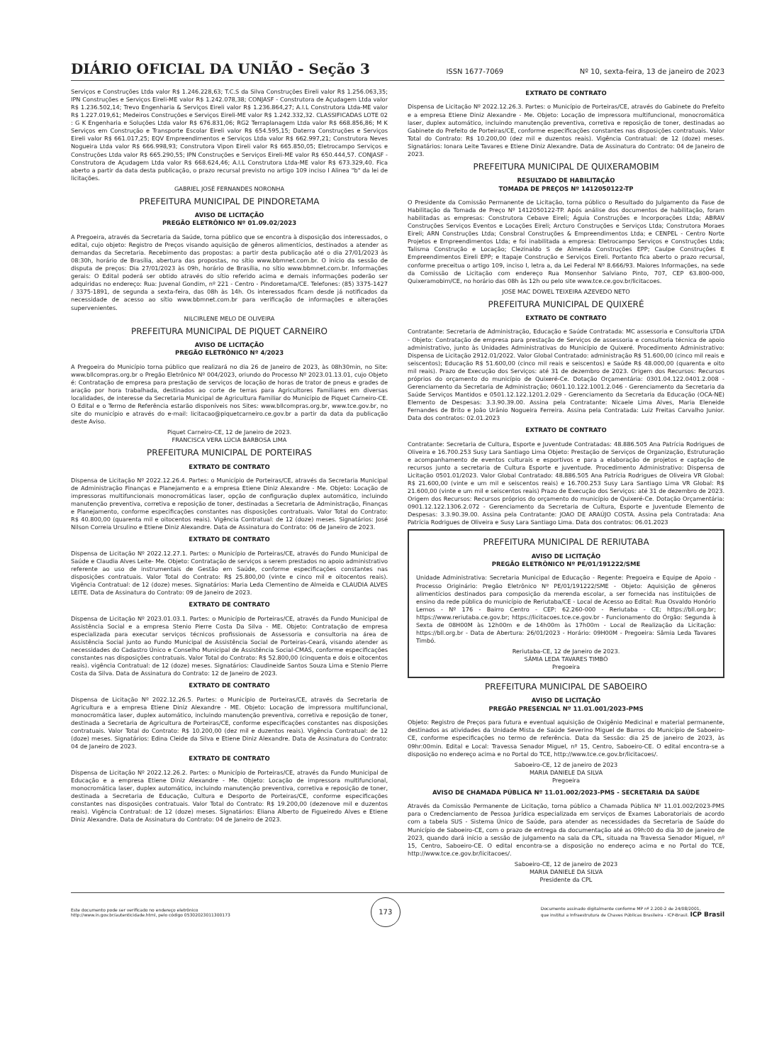DIÁRIO OFICIAL DA UNIÃO - Seção 3 ISSN 1677-7069 Nº 10, sexta-feira, 13 de janeiro de 2023
Serviços e Construções Ltda valor R$ 1.246.228,63; T.C.S da Silva Construções Eireli valor R$ 1.256.063,35; IPN Construções e Serviços Eireli-ME valor R$ 1.242.078,38; CONJASF - Construtora de Açudagem Ltda valor R$ 1.236.502,14; Trevo Engenharia & Serviços Eireli valor R$ 1.236.864,27; A.I.L Construtora Ltda-ME valor R$ 1.227.019,61; Medeiros Construções e Serviços Eireli-ME valor R$ 1.242.332,32. CLASSIFICADAS LOTE 02 : G K Engenharia e Soluções Ltda valor R$ 676.831,06; RG2 Terraplanagem Ltda valor R$ 668.856,86; M K Serviços em Construção e Transporte Escolar Eireli valor R$ 654.595,15; Daterra Construções e Serviços Eireli valor R$ 661.017,25; EQV Empreendimentos e Serviços Ltda valor R$ 662.997,21; Construtora Neves Nogueira Ltda valor R$ 666.998,93; Construtora Vipon Eireli valor R$ 665.850,05; Eletrocampo Serviços e Construções Ltda valor R$ 665.290,55; IPN Construções e Serviços Eireli-ME valor R$ 650.444,57. CONJASF - Construtora de Açudagem Ltda valor R$ 668.624,46; A.I.L Construtora Ltda-ME valor R$ 673.329,40. Fica aberto a partir da data desta publicação, o prazo recursal previsto no artigo 109 inciso I Alinea "b" da lei de licitações.
GABRIEL JOSÉ FERNANDES NORONHA
PREFEITURA MUNICIPAL DE PINDORETAMA
AVISO DE LICITAÇÃO
PREGÃO ELETRÔNICO Nº 01.09.02/2023
A Pregoeira, através da Secretaria da Saúde, torna público que se encontra à disposição dos interessados, o edital, cujo objeto: Registro de Preços visando aquisição de gêneros alimentícios, destinados a atender as demandas da Secretaria. Recebimento das propostas: a partir desta publicação até o dia 27/01/2023 às 08:30h, horário de Brasília, abertura das propostas, no sítio www.bbmnet.com.br. O início da sessão de disputa de preços: Dia 27/01/2023 às 09h, horário de Brasília, no sítio www.bbmnet.com.br. Informações gerais: O Edital poderá ser obtido através do sítio referido acima e demais informações poderão ser adquiridas no endereço: Rua: Juvenal Gondim, nº 221 - Centro - Pindoretama/CE. Telefones: (85) 3375-1427 / 3375-1891, de segunda a sexta-feira, das 08h às 14h. Os interessados ficam desde já notificados da necessidade de acesso ao sítio www.bbmnet.com.br para verificação de informações e alterações supervenientes.
NILCIRLENE MELO DE OLIVEIRA
PREFEITURA MUNICIPAL DE PIQUET CARNEIRO
AVISO DE LICITAÇÃO
PREGÃO ELETRÔNICO Nº 4/2023
A Pregoeira do Município torna público que realizará no dia 26 de Janeiro de 2023, às 08h30min, no Site: www.bllcompras.org.br o Pregão Eletrônico Nº 004/2023, oriundo do Processo Nº 2023.01.13.01, cujo Objeto é: Contratação de empresa para prestação de serviços de locação de horas de trator de pneus e grades de aração por hora trabalhada, destinados ao corte de terras para Agricultores Familiares em diversas localidades, de interesse da Secretaria Municipal de Agricultura Familiar do Município de Piquet Carneiro-CE. O Edital e o Termo de Referência estarão disponíveis nos Sites: www.bllcompras.org.br, www.tce.gov.br, no site do município e através do e-mail: licitacao@piquetcarneiro.ce.gov.br a partir da data da publicação deste Aviso.
Piquet Carneiro-CE, 12 de Janeiro de 2023.
FRANCISCA VERA LÚCIA BARBOSA LIMA
PREFEITURA MUNICIPAL DE PORTEIRAS
EXTRATO DE CONTRATO
Dispensa de Licitação Nº 2022.12.26.4. Partes: o Município de Porteiras/CE, através da Secretaria Municipal de Administração Finanças e Planejamento e a empresa Etiene Diniz Alexandre - Me. Objeto: Locação de impressoras multifuncionais monocromáticas laser, opção de configuração duplex automático, incluindo manutenção preventiva, corretiva e reposição de toner, destinadas a Secretaria de Administração, Finanças e Planejamento, conforme especificações constantes nas disposições contratuais. Valor Total do Contrato: R$ 40.800,00 (quarenta mil e oitocentos reais). Vigência Contratual: de 12 (doze) meses. Signatários: José Nilson Correia Ursulino e Etiene Diniz Alexandre. Data de Assinatura do Contrato: 06 de Janeiro de 2023.
EXTRATO DE CONTRATO
Dispensa de Licitação Nº 2022.12.27.1. Partes: o Município de Porteiras/CE, através do Fundo Municipal de Saúde e Claudia Alves Leite- Me. Objeto: Contratação de serviços a serem prestados no apoio administrativo referente ao uso de instrumentais de Gestão em Saúde, conforme especificações constantes nas disposições contratuais. Valor Total do Contrato: R$ 25.800,00 (vinte e cinco mil e oitocentos reais). Vigência Contratual: de 12 (doze) meses. Signatários: Maria Leda Clementino de Almeida e CLAUDIA ALVES LEITE. Data de Assinatura do Contrato: 09 de Janeiro de 2023.
EXTRATO DE CONTRATO
Dispensa de Licitação Nº 2023.01.03.1. Partes: o Município de Porteiras/CE, através da Fundo Municipal de Assistência Social e a empresa Stenio Pierre Costa Da Silva - ME. Objeto: Contratação de empresa especializada para executar serviços técnicos profissionais de Assessoria e consultoria na área de Assistência Social junto ao Fundo Municipal de Assistência Social de Porteiras-Ceará, visando atender as necessidades do Cadastro Único e Conselho Municipal de Assistência Social-CMAS, conforme especificações constantes nas disposições contratuais. Valor Total do Contrato: R$ 52.800,00 (cinquenta e dois e oitocentos reais). vigência Contratual: de 12 (doze) meses. Signatários: Claudineide Santos Souza Lima e Stenio Pierre Costa da Silva. Data de Assinatura do Contrato: 12 de Janeiro de 2023.
EXTRATO DE CONTRATO
Dispensa de Licitação Nº 2022.12.26.5. Partes: o Município de Porteiras/CE, através da Secretaria de Agricultura e a empresa Etiene Diniz Alexandre - ME. Objeto: Locação de impressora multifuncional, monocromática laser, duplex automático, incluindo manutenção preventiva, corretiva e reposição de toner, destinada a Secretaria de Agricultura de Porteiras/CE, conforme especificações constantes nas disposições contratuais. Valor Total do Contrato: R$ 10.200,00 (dez mil e duzentos reais). Vigência Contratual: de 12 (doze) meses. Signatários: Edina Cleide da Silva e Etiene Diniz Alexandre. Data de Assinatura do Contrato: 04 de Janeiro de 2023.
EXTRATO DE CONTRATO
Dispensa de Licitação Nº 2022.12.26.2. Partes: o Município de Porteiras/CE, através da Fundo Municipal de Educação e a empresa Etiene Diniz Alexandre - Me. Objeto: Locação de impressora multifuncional, monocromática laser, duplex automático, incluindo manutenção preventiva, corretiva e reposição de toner, destinada a Secretaria de Educação, Cultura e Desporto de Porteiras/CE, conforme especificações constantes nas disposições contratuais. Valor Total do Contrato: R$ 19.200,00 (dezenove mil e duzentos reais). Vigência Contratual: de 12 (doze) meses. Signatários: Eliana Alberto de Figueiredo Alves e Etiene Diniz Alexandre. Data de Assinatura do Contrato: 04 de Janeiro de 2023.
EXTRATO DE CONTRATO
Dispensa de Licitação Nº 2022.12.26.3. Partes: o Município de Porteiras/CE, através do Gabinete do Prefeito e a empresa Etiene Diniz Alexandre - Me. Objeto: Locação de impressora multifuncional, monocromática laser, duplex automático, incluindo manutenção preventiva, corretiva e reposição de toner, destinadas ao Gabinete do Prefeito de Porteiras/CE, conforme especificações constantes nas disposições contratuais. Valor Total do Contrato: R$ 10.200,00 (dez mil e duzentos reais). Vigência Contratual: de 12 (doze) meses. Signatários: Ionara Leite Tavares e Etiene Diniz Alexandre. Data de Assinatura do Contrato: 04 de Janeiro de 2023.
PREFEITURA MUNICIPAL DE QUIXERAMOBIM
RESULTADO DE HABILITAÇÃO
TOMADA DE PREÇOS Nº 1412050122-TP
O Presidente da Comissão Permanente de Licitação, torna público o Resultado do Julgamento da Fase de Habilitação da Tomada de Preço Nº 1412050122-TP. Após análise dos documentos de habilitação, foram habilitadas as empresas: Construtora Cebave Eireli; Águia Construções e Incorporações Ltda; ABRAV Construções Serviços Eventos e Locações Eireli; Arcturo Construções e Serviços Ltda; Construtora Moraes Eireli; ARN Construções Ltda; Consbral Construções & Empreendimentos Ltda; e CENPEL - Centro Norte Projetos e Empreendimentos Ltda; e foi inabilitada a empresa: Eletrocampo Serviços e Construções Ltda; Talisma Construção e Locação; Clezinaldo S de Almeida Construções EPP; Caulpe Construções E Empreendimentos Eireli EPP; e Itapaje Construção e Serviços Eireli. Portanto fica aberto o prazo recursal, conforme preceitua o artigo 109, inciso I, letra a, da Lei Federal Nº 8.666/93. Maiores Informações, na sede da Comissão de Licitação com endereço Rua Monsenhor Salviano Pinto, 707, CEP 63.800-000, Quixeramobim/CE, no horário das 08h às 12h ou pelo site www.tce.ce.gov.br/licitacoes.
JOSE MAC DOWEL TEIXEIRA AZEVEDO NETO
PREFEITURA MUNICIPAL DE QUIXERÉ
EXTRATO DE CONTRATO
Contratante: Secretaria de Administração, Educação e Saúde Contratada: MC assessoria e Consultoria LTDA - Objeto: Contratação de empresa para prestação de Serviços de assessoria e consultoria técnica de apoio administrativo, junto às Unidades Administrativas do Município de Quixeré. Procedimento Administrativo: Dispensa de Licitação 2912.01/2022. Valor Global Contratado: administração R$ 51.600,00 (cinco mil reais e seiscentos); Educação R$ 51.600,00 (cinco mil reais e seiscentos) e Saúde R$ 48.000,00 (quarenta e oito mil reais). Prazo de Execução dos Serviços: até 31 de dezembro de 2023. Origem dos Recursos: Recursos próprios do orçamento do município de Quixeré-Ce. Dotação Orçamentária: 0301.04.122.0401.2.008 - Gerenciamento da Secretaria de Administração; 0601.10.122.1001.2.046 - Gerenciamento da Secretaria da Saúde Serviços Mantidos e 0501.12.122.1201.2.029 - Gerenciamento da Secretaria da Educação (OCA-NE) Elemento de Despesas: 3.3.90.39.00. Assina pela Contratante: Nicaele Lima Alves, Maria Eleneide Fernandes de Brito e João Urânio Nogueira Ferreira. Assina pela Contratada: Luiz Freitas Carvalho Junior. Data dos contratos: 02.01.2023
EXTRATO DE CONTRATO
Contratante: Secretaria de Cultura, Esporte e Juventude Contratadas: 48.886.505 Ana Patrícia Rodrigues de Oliveira e 16.700.253 Susy Lara Santiago Lima Objeto: Prestação de Serviços de Organização, Estruturação e acompanhamento de eventos culturais e esportivos e para a elaboração de projetos e captação de recursos junto a secretaria de Cultura Esporte e juventude. Procedimento Administrativo: Dispensa de Licitação 0501.01/2023. Valor Global Contratado: 48.886.505 Ana Patrícia Rodrigues de Oliveira VR Global: R$ 21.600,00 (vinte e um mil e seiscentos reais) e 16.700.253 Susy Lara Santiago Lima VR Global: R$ 21.600,00 (vinte e um mil e seiscentos reais) Prazo de Execução dos Serviços: até 31 de dezembro de 2023. Origem dos Recursos: Recursos próprios do orçamento do município de Quixeré-Ce. Dotação Orçamentária: 0901.12.122.1306.2.072 - Gerenciamento da Secretaria de Cultura, Esporte e Juventude Elemento de Despesas: 3.3.90.39.00. Assina pela Contratante: JOAO DE ARAÚJO COSTA. Assina pela Contratada: Ana Patrícia Rodrigues de Oliveira e Susy Lara Santiago Lima. Data dos contratos: 06.01.2023
PREFEITURA MUNICIPAL DE RERIUTABA
AVISO DE LICITAÇÃO
PREGÃO ELETRÔNICO Nº PE/01/191222/SME
Unidade Administrativa: Secretaria Municipal de Educação - Regente: Pregoeira e Equipe de Apoio - Processo Originário: Pregão Eletrônico Nº PE/01/191222/SME - Objeto: Aquisição de gêneros alimentícios destinados para composição da merenda escolar, a ser fornecida nas instituições de ensino da rede pública do município de Reriutaba/CE - Local de Acesso ao Edital: Rua Osvaldo Honório Lemos - Nº 176 - Bairro Centro - CEP: 62.260-000 - Reriutaba - CE; https://bll.org.br; https://www.reriutaba.ce.gov.br; https://licitacoes.tce.ce.gov.br - Funcionamento do Órgão: Segunda à Sexta de 08H00M às 12h00m e de 14h00m às 17h00m - Local de Realização da Licitação: https://bll.org.br - Data de Abertura: 26/01/2023 - Horário: 09H00M - Pregoeira: Sâmia Leda Tavares Timbó.
Reriutaba-CE, 12 de Janeiro de 2023.
SÂMIA LEDA TAVARES TIMBÓ
Pregoeira
PREFEITURA MUNICIPAL DE SABOEIRO
AVISO DE LICITAÇÃO
PREGÃO PRESENCIAL Nº 11.01.001/2023-PMS
Objeto: Registro de Preços para futura e eventual aquisição de Oxigênio Medicinal e material permanente, destinados as atividades da Unidade Mista de Saúde Severino Miguel de Barros do Município de Saboeiro-CE, conforme especificações no termo de referência. Data da Sessão: dia 25 de janeiro de 2023, às 09hr:00min. Edital e Local: Travessa Senador Miguel, nº 15, Centro, Saboeiro-CE. O edital encontra-se a disposição no endereço acima e no Portal do TCE, http://www.tce.ce.gov.br/licitacoes/.
Saboeiro-CE, 12 de janeiro de 2023
MARIA DANIELE DA SILVA
Pregoeira
AVISO DE CHAMADA PÚBLICA Nº 11.01.002/2023-PMS - SECRETARIA DA SAÚDE
Através da Comissão Permanente de Licitação, torna público a Chamada Pública Nº 11.01.002/2023-PMS para o Credenciamento de Pessoa Jurídica especializada em serviços de Exames Laboratoriais de acordo com a tabela SUS - Sistema Único de Saúde, para atender as necessidades da Secretaria de Saúde do Município de Saboeiro-CE, com o prazo de entrega da documentação até as 09h:00 do dia 30 de janeiro de 2023, quando dará início a sessão de julgamento na sala da CPL, situada na Travessa Senador Miguel, nº 15, Centro, Saboeiro-CE. O edital encontra-se a disposição no endereço acima e no Portal do TCE, http://www.tce.ce.gov.br/licitacoes/.
Saboeiro-CE, 12 de janeiro de 2023
MARIA DANIELE DA SILVA
Presidente da CPL
Este documento pode ser verificado no endereço eletrônico
http://www.in.gov.br/autenticidade.html, pelo código 05302023011300173 173 Documento assinado digitalmente conforme MP nº 2.200-2 de 24/08/2001,
que institui a Infraestrutura de Chaves Públicas Brasileira - ICP-Brasil. ICP Brasil